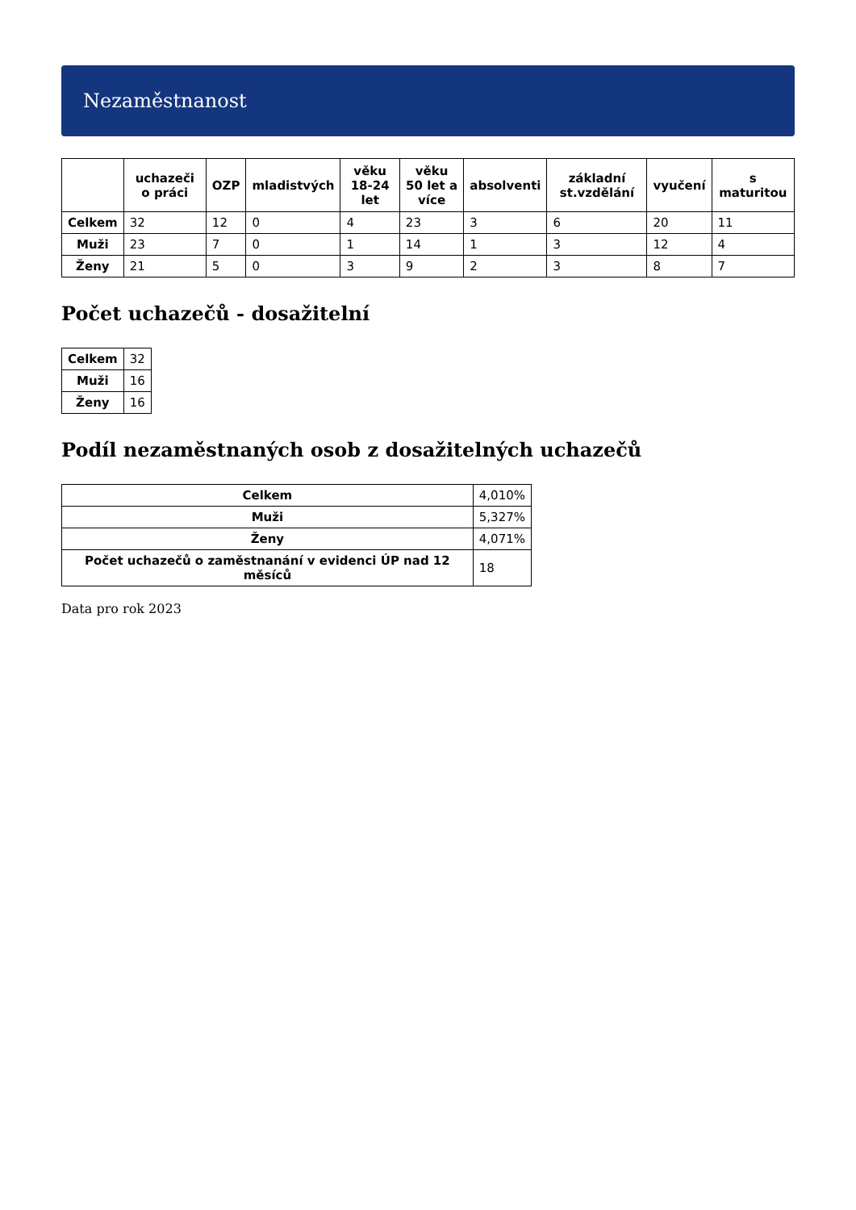Nezaměstnanost
| | uchazeči o práci | OZP | mladistvých | věku 18-24 let | věku 50 let a více | absolventi | základní st.vzdělání | vyučení | s maturitou |
| --- | --- | --- | --- | --- | --- | --- | --- | --- | --- |
| Celkem | 32 | 12 | 0 | 4 | 23 | 3 | 6 | 20 | 11 |
| Muži | 23 | 7 | 0 | 1 | 14 | 1 | 3 | 12 | 4 |
| Ženy | 21 | 5 | 0 | 3 | 9 | 2 | 3 | 8 | 7 |
Počet uchazečů - dosažitelní
| Celkem | 32 |
| Muži | 16 |
| Ženy | 16 |
Podíl nezaměstnaných osob z dosažitelných uchazečů
| Celkem | 4,010% |
| Muži | 5,327% |
| Ženy | 4,071% |
| Počet uchazečů o zaměstnanání v evidenci ÚP nad 12 měsíců | 18 |
Data pro rok 2023